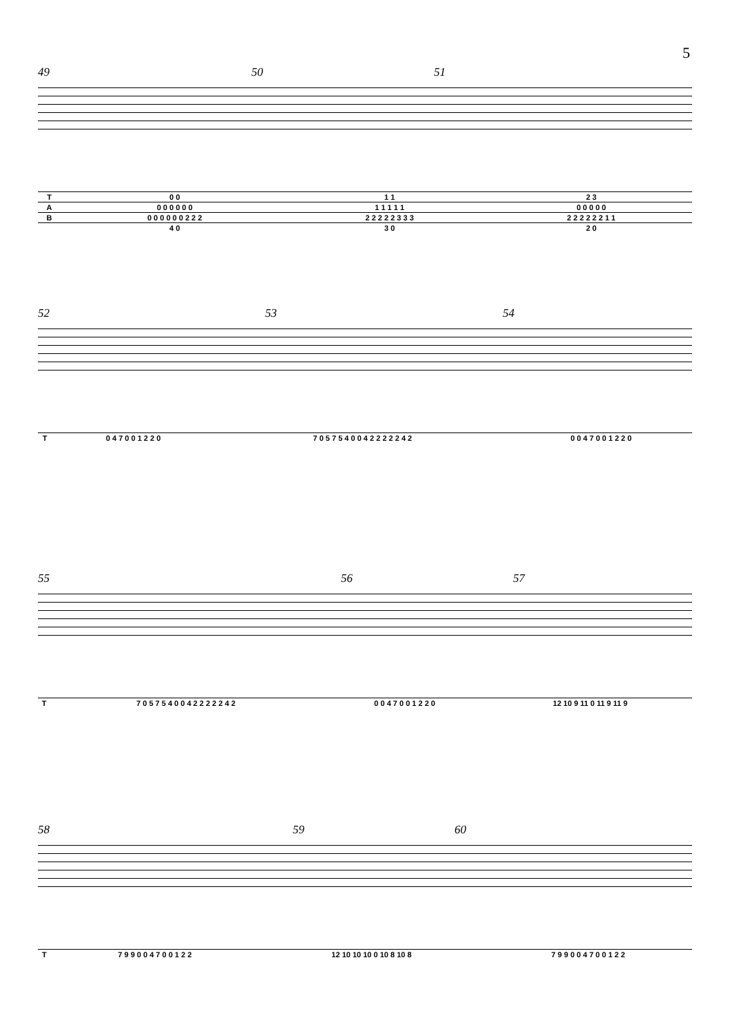5
49 50 51
| T | 0 0 | 1 1 | 2 3 |
| A | 0 0 0 0 0 0 | 1 1 1 1 1 | 0 0 0 0 0 |
| B | 0 0 0 0 0 0 2 2 2 | 2 2 2 2 2 3 3 3 | 2 2 2 2 2 2 1 1 |
| | 4 0 | 3 0 | 2 0 |
52 53 54
| T | 0 4 7 0 0 1 2 2 0 | 7 0 5 7 5 4 0 0 4 2 2 2 2 2 4 2 | 0 0 4 7 0 0 1 2 2 0 |
55 56 57
| T | 7 0 5 7 5 4 0 0 4 2 2 2 2 2 4 2 | 0 0 4 7 0 0 1 2 2 0 | 12 10 9 11 0 11 9 11 9 |
58 59 60
| T | 7 9 9 0 0 4 7 0 0 1 2 2 | 12 10 10 10 0 10 8 10 8 | 7 9 9 0 0 4 7 0 0 1 2 2 |